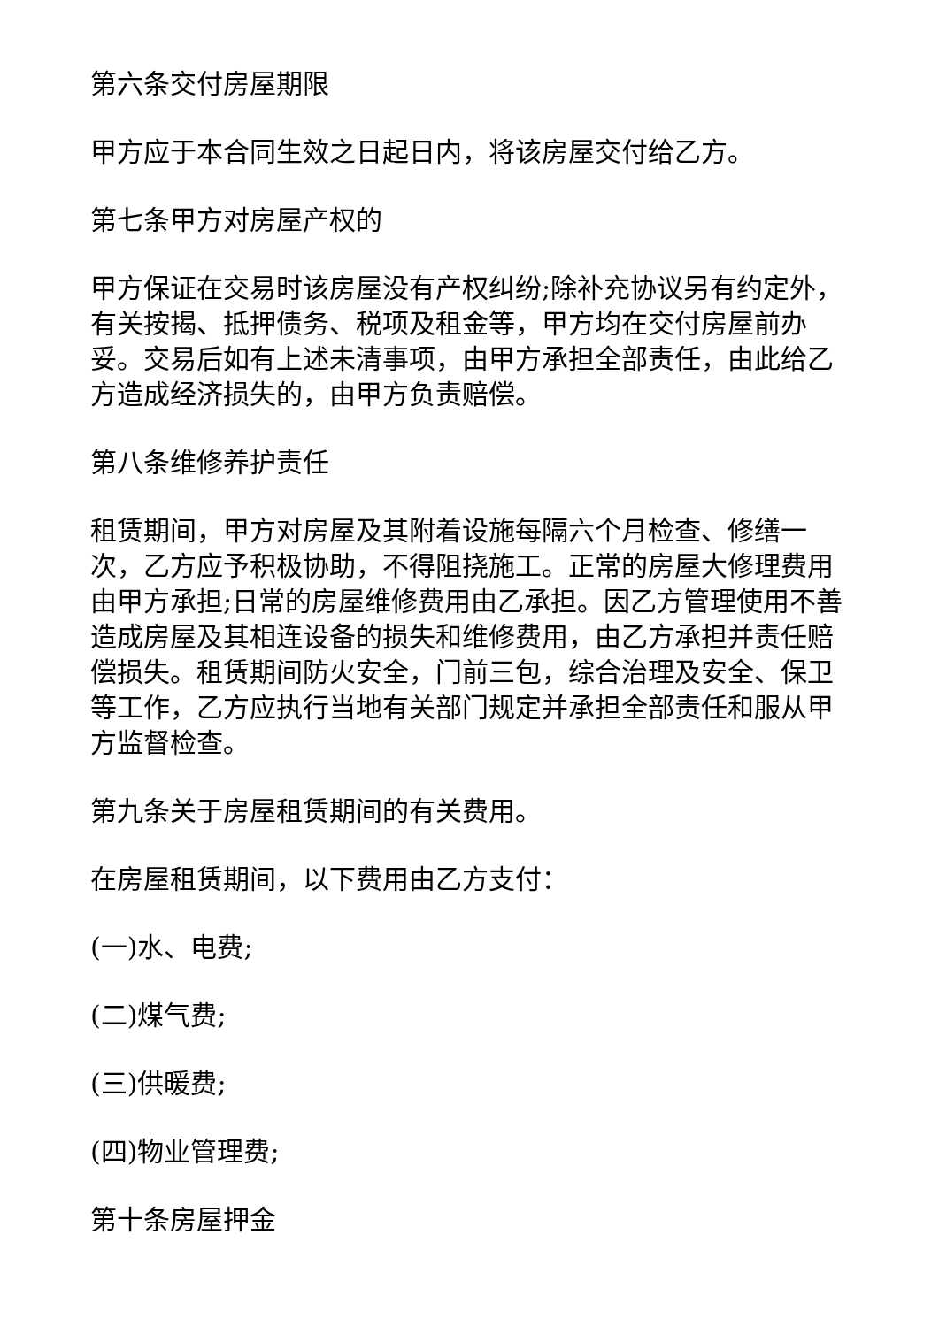第六条交付房屋期限
甲方应于本合同生效之日起日内，将该房屋交付给乙方。
第七条甲方对房屋产权的
甲方保证在交易时该房屋没有产权纠纷;除补充协议另有约定外，有关按揭、抵押债务、税项及租金等，甲方均在交付房屋前办妥。交易后如有上述未清事项，由甲方承担全部责任，由此给乙方造成经济损失的，由甲方负责赔偿。
第八条维修养护责任
租赁期间，甲方对房屋及其附着设施每隔六个月检查、修缮一次，乙方应予积极协助，不得阻挠施工。正常的房屋大修理费用由甲方承担;日常的房屋维修费用由乙承担。因乙方管理使用不善造成房屋及其相连设备的损失和维修费用，由乙方承担并责任赔偿损失。租赁期间防火安全，门前三包，综合治理及安全、保卫等工作，乙方应执行当地有关部门规定并承担全部责任和服从甲方监督检查。
第九条关于房屋租赁期间的有关费用。
在房屋租赁期间，以下费用由乙方支付：
(一)水、电费;
(二)煤气费;
(三)供暖费;
(四)物业管理费;
第十条房屋押金